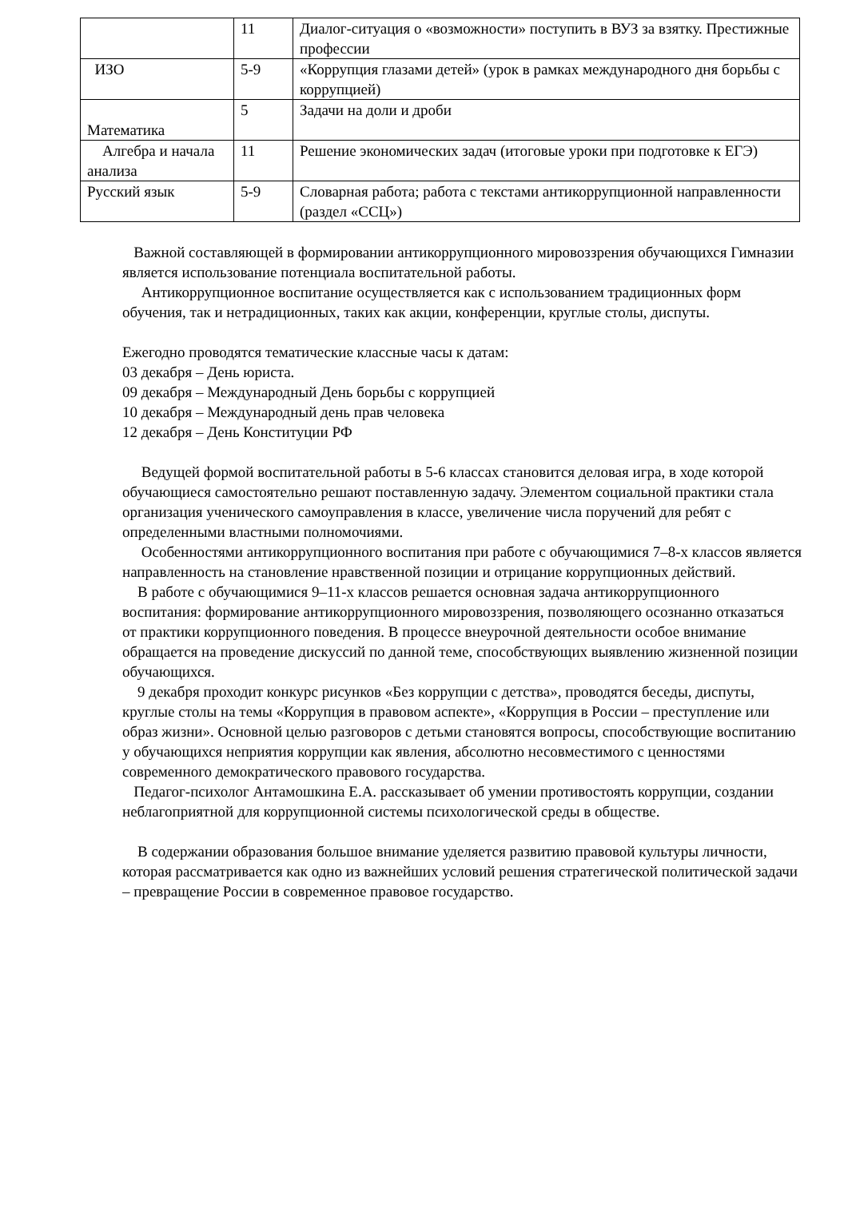| | 11 | Диалог-ситуация о «возможности» поступить в ВУЗ за взятку. Престижные профессии |
| ИЗО | 5-9 | «Коррупция глазами детей» (урок в рамках международного дня борьбы с коррупцией) |
| Математика | 5 | Задачи на доли и дроби |
| Алгебра и начала анализа | 11 | Решение экономических задач (итоговые уроки при подготовке к ЕГЭ) |
| Русский язык | 5-9 | Словарная работа; работа с текстами антикоррупционной направленности (раздел «ССЦ») |
Важной составляющей в формировании антикоррупционного мировоззрения обучающихся Гимназии является использование потенциала воспитательной работы.
Антикоррупционное воспитание осуществляется как с использованием традиционных форм обучения, так и нетрадиционных, таких как акции, конференции, круглые столы, диспуты.
Ежегодно проводятся тематические классные часы к датам:
03 декабря – День юриста.
09 декабря – Международный День борьбы с коррупцией
10 декабря – Международный день прав человека
12 декабря – День Конституции РФ
Ведущей формой воспитательной работы в 5-6 классах становится деловая игра, в ходе которой обучающиеся самостоятельно решают поставленную задачу. Элементом социальной практики стала организация ученического самоуправления в классе, увеличение числа поручений для ребят с определенными властными полномочиями.
Особенностями антикоррупционного воспитания при работе с обучающимися 7–8-х классов является направленность на становление нравственной позиции и отрицание коррупционных действий.
В работе с обучающимися 9–11-х классов решается основная задача антикоррупционного воспитания: формирование антикоррупционного мировоззрения, позволяющего осознанно отказаться от практики коррупционного поведения. В процессе внеурочной деятельности особое внимание обращается на проведение дискуссий по данной теме, способствующих выявлению жизненной позиции обучающихся.
9 декабря проходит конкурс рисунков «Без коррупции с детства», проводятся беседы, диспуты, круглые столы на темы «Коррупция в правовом аспекте», «Коррупция в России – преступление или образ жизни». Основной целью разговоров с детьми становятся вопросы, способствующие воспитанию у обучающихся неприятия коррупции как явления, абсолютно несовместимого с ценностями современного демократического правового государства.
Педагог-психолог Антамошкина Е.А. рассказывает об умении противостоять коррупции, создании неблагоприятной для коррупционной системы психологической среды в обществе.
В содержании образования большое внимание уделяется развитию правовой культуры личности, которая рассматривается как одно из важнейших условий решения стратегической политической задачи – превращение России в современное правовое государство.